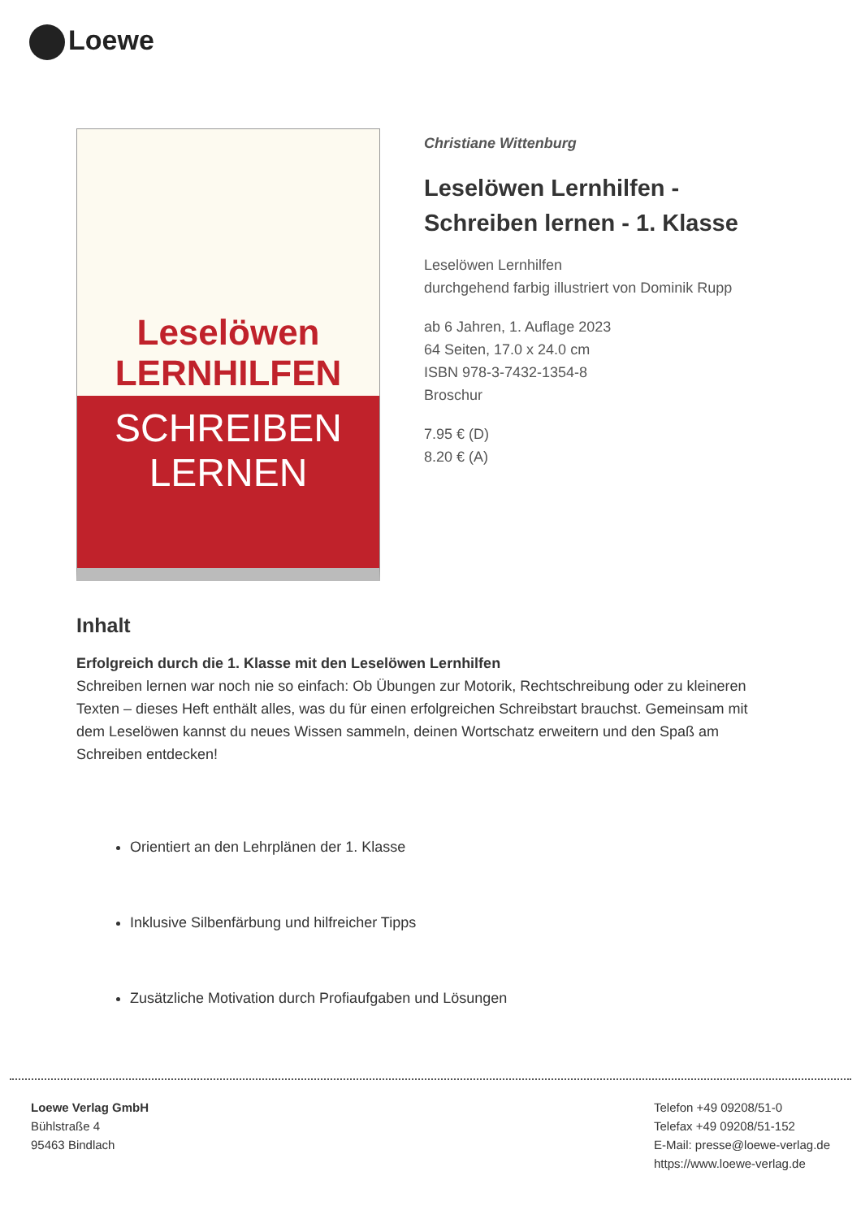Loewe
Leselöwen
LERNHILFEN
SCHREIBEN
LERNEN
Christiane Wittenburg
Leselöwen Lernhilfen -
Schreiben lernen - 1. Klasse
Leselöwen Lernhilfen
durchgehend farbig illustriert von Dominik Rupp
ab 6 Jahren, 1. Auflage 2023
64 Seiten, 17.0 x 24.0 cm
ISBN 978-3-7432-1354-8
Broschur
7.95 € (D)
8.20 € (A)
Inhalt
Erfolgreich durch die 1. Klasse mit den Leselöwen Lernhilfen
Schreiben lernen war noch nie so einfach: Ob Übungen zur Motorik, Rechtschreibung oder zu kleineren Texten – dieses Heft enthält alles, was du für einen erfolgreichen Schreibstart brauchst. Gemeinsam mit dem Leselöwen kannst du neues Wissen sammeln, deinen Wortschatz erweitern und den Spaß am Schreiben entdecken!
Orientiert an den Lehrplänen der 1. Klasse
Inklusive Silbenfärbung und hilfreicher Tipps
Zusätzliche Motivation durch Profiaufgaben und Lösungen
Loewe Verlag GmbH
Bühlstraße 4
95463 Bindlach
Telefon +49 09208/51-0
Telefax +49 09208/51-152
E-Mail: presse@loewe-verlag.de
https://www.loewe-verlag.de